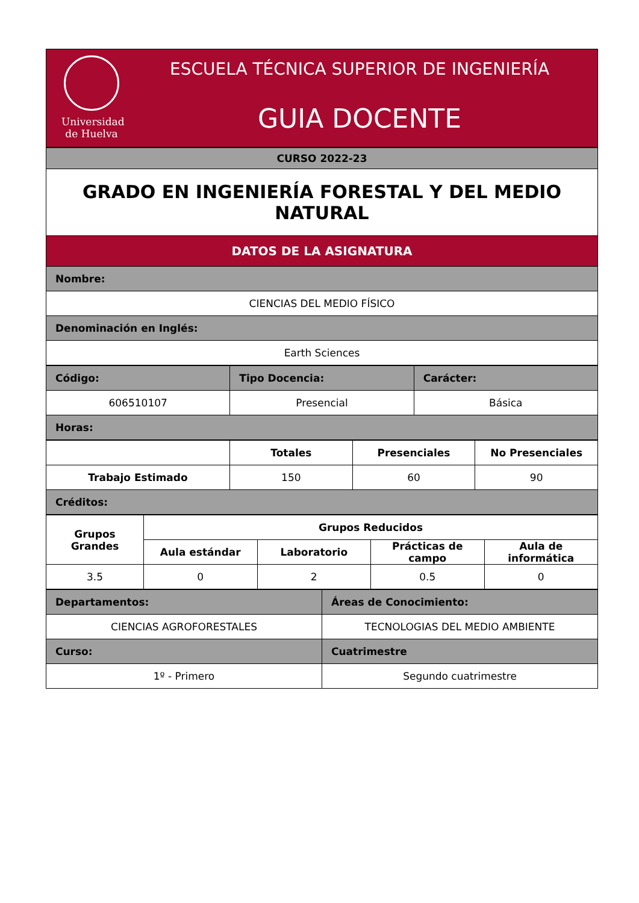Universidad
de Huelva
ESCUELA TÉCNICA SUPERIOR DE INGENIERÍA
GUIA DOCENTE
| CURSO 2022-23 |
| --- |
| GRADO EN INGENIERÍA FORESTAL Y DEL MEDIO NATURAL |
| DATOS DE LA ASIGNATURA |
| Nombre: |
| CIENCIAS DEL MEDIO FÍSICO |
| Denominación en Inglés: |
| Earth Sciences |
| Código: | Tipo Docencia: | Carácter: |
| --- | --- | --- |
| 606510107 | Presencial | Básica |
| Horas: | | |
| | Totales | Presenciales | No Presenciales |
| --- | --- | --- | --- |
| Trabajo Estimado | 150 | 60 | 90 |
| Créditos: | | | |
| Grupos Grandes | Grupos Reducidos | | | |
| --- | --- | --- | --- | --- |
| | Aula estándar | Laboratorio | Prácticas de campo | Aula de informática |
| 3.5 | 0 | 2 | 0.5 | 0 |
| Departamentos: | Áreas de Conocimiento: |
| --- | --- |
| CIENCIAS AGROFORESTALES | TECNOLOGIAS DEL MEDIO AMBIENTE |
| Curso: | Cuatrimestre |
| 1º - Primero | Segundo cuatrimestre |